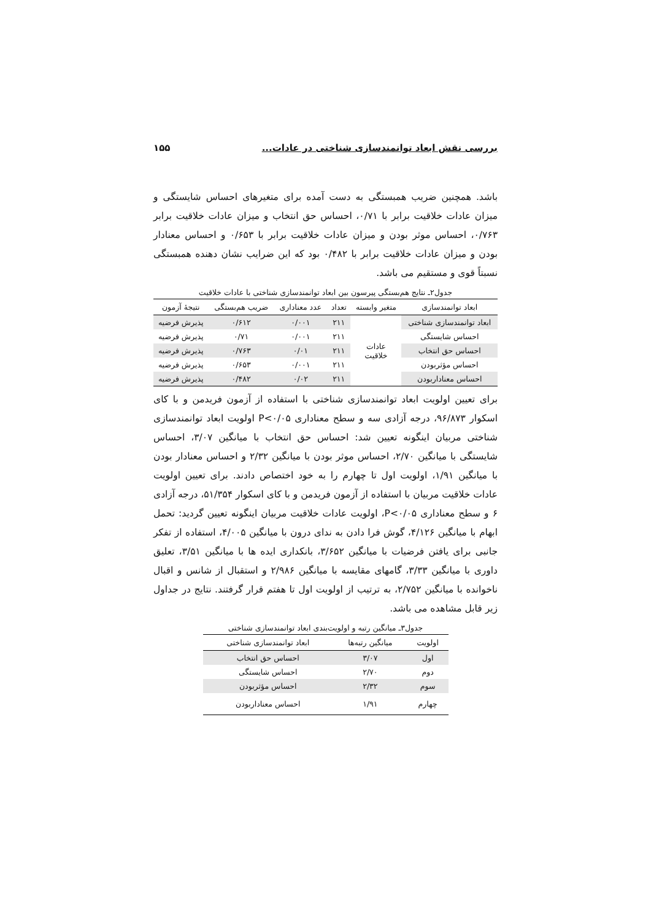بررسی نقش ابعاد توانمندسازی شناختی در عادات... ۱۵۵
باشد. همچنین ضریب همبستگی به دست آمده برای متغیرهای احساس شایستگی و میزان عادات خلاقیت برابر با ۰/۷۱، احساس حق انتخاب و میزان عادات خلاقیت برابر ۰/۷۶۳، احساس موثر بودن و میزان عادات خلاقیت برابر با ۰/۶۵۳ و احساس معنادار بودن و میزان عادات خلاقیت برابر با ۰/۴۸۲ بود که این ضرایب نشان دهنده همبستگی نسبتاً قوی و مستقیم می باشد.
جدول۲ـ نتایج هم‌بستگی پیرسون بین ابعاد توانمندسازی شناختی با عادات خلاقیت
| ابعاد توانمندسازی | متغیر وابسته | تعداد | عدد معناداری | ضریب هم‌بستگی | نتیجهٔ آزمون |
| --- | --- | --- | --- | --- | --- |
| ابعاد توانمندسازی شناختی | عادات خلاقیت | ۲۱۱ | ۰/۰۰۱ | ۰/۶۱۲ | پذیرش فرضیه |
| احساس شایستگی | | ۲۱۱ | ۰/۰۰۱ | ۰/۷۱ | پذیرش فرضیه |
| احساس حق انتخاب | | ۲۱۱ | ۰/۰۱ | ۰/۷۶۳ | پذیرش فرضیه |
| احساس مؤثربودن | | ۲۱۱ | ۰/۰۰۱ | ۰/۶۵۳ | پذیرش فرضیه |
| احساس معنادار‌بودن | | ۲۱۱ | ۰/۰۲ | ۰/۴۸۲ | پذیرش فرضیه |
برای تعیین اولویت ابعاد توانمندسازی شناختی با استفاده از آزمون فریدمن و با کای اسکوار ۹۶/۸۷۳، درجه آزادی سه و سطح معناداری P<۰/۰۵ اولویت ابعاد توانمندسازی شناختی مربیان اینگونه تعیین شد: احساس حق انتخاب با میانگین ۳/۰۷، احساس شایستگی با میانگین ۲/۷۰، احساس موثر بودن با میانگین ۲/۳۲ و احساس معنادار بودن با میانگین ۱/۹۱، اولویت اول تا چهارم را به خود اختصاص دادند. برای تعیین اولویت عادات خلاقیت مربیان با استفاده از آزمون فریدمن و با کای اسکوار ۵۱/۳۵۴، درجه آزادی ۶ و سطح معناداری P<۰/۰۵، اولویت عادات خلاقیت مربیان اینگونه تعیین گردید: تحمل ابهام با میانگین ۴/۱۲۶، گوش فرا دادن به ندای درون با میانگین ۴/۰۰۵، استفاده از تفکر جانبی برای یافتن فرضیات با میانگین ۳/۶۵۲، بانکداری ایده ها با میانگین ۳/۵۱، تعلیق داوری با میانگین ۳/۳۳، گامهای مقایسه با میانگین ۲/۹۸۶ و استقبال از شانس و اقبال ناخوانده با میانگین ۲/۷۵۲، به ترتیب از اولویت اول تا هفتم قرار گرفتند. نتایج در جداول زیر قابل مشاهده می باشد.
جدول۳ـ میانگین رتبه و اولویت‌بندی ابعاد توانمندسازی شناختی
| اولویت | میانگین رتبه‌ها | ابعاد توانمندسازی شناختی |
| --- | --- | --- |
| اول | ۳/۰۷ | احساس حق انتخاب |
| دوم | ۲/۷۰ | احساس شایستگی |
| سوم | ۲/۳۲ | احساس مؤثربودن |
| چهارم | ۱/۹۱ | احساس معنادار‌بودن |